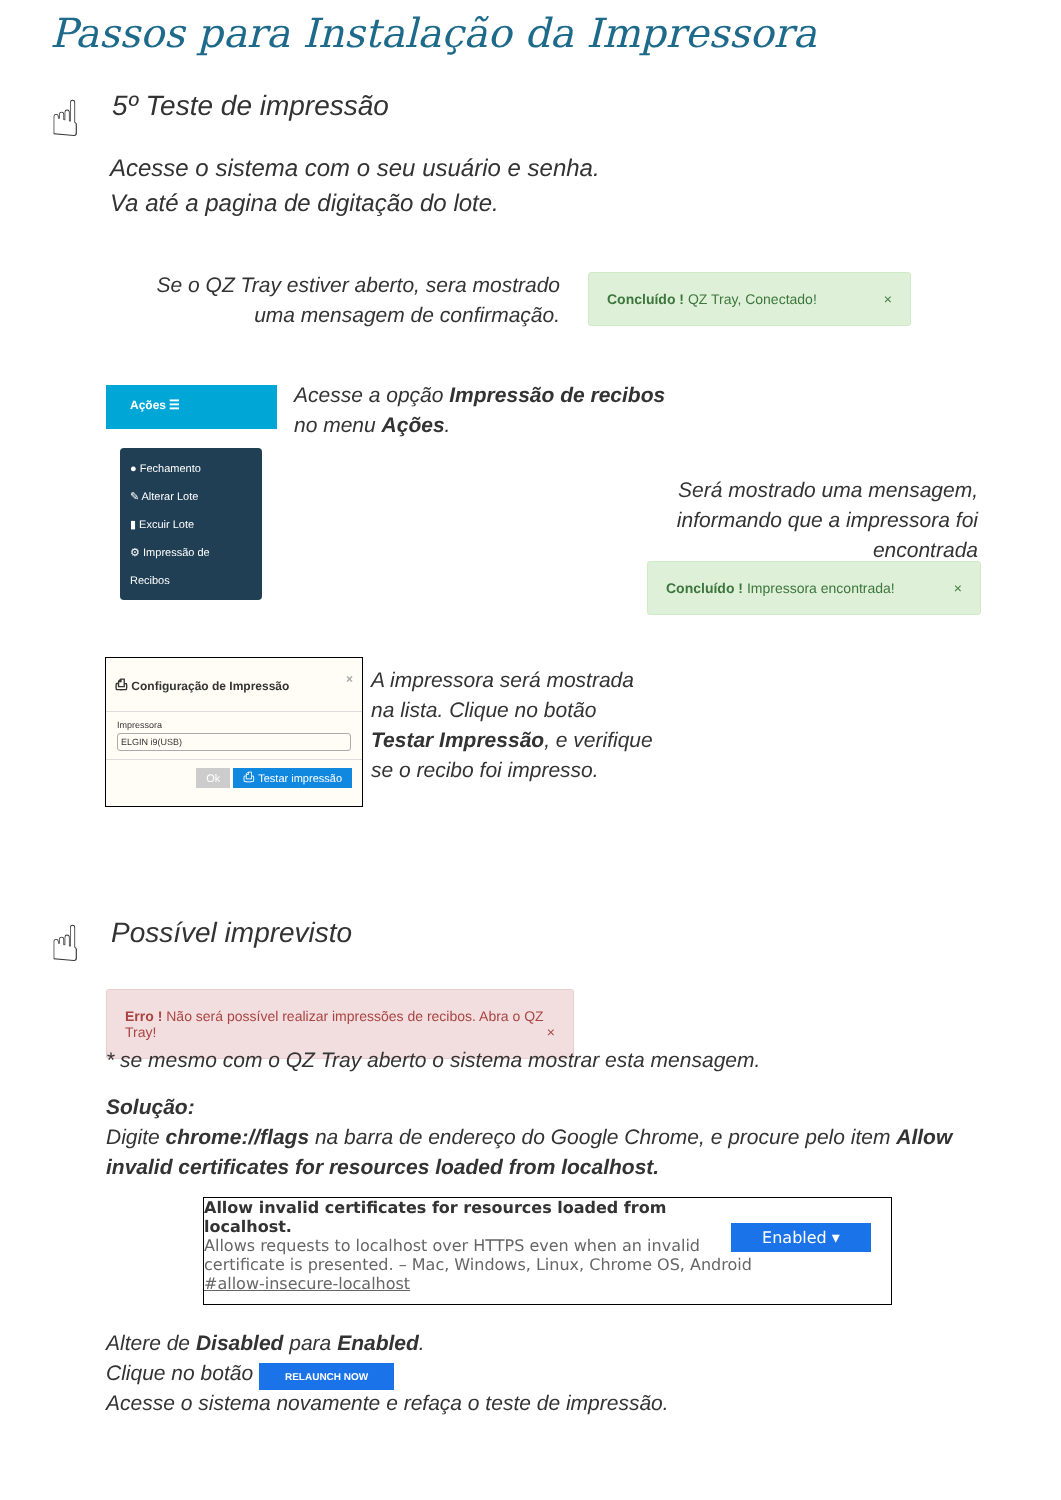Passos para Instalação da Impressora
☝ 5º Teste de impressão
Acesse o sistema com o seu usuário e senha.
Va até a pagina de digitação do lote.
Se o QZ Tray estiver aberto, sera mostrado uma mensagem de confirmação.
Concluído ! QZ Tray, Conectado! ×
Ações ☰
● Fechamento
✎ Alterar Lote
▮ Excuir Lote
⚙ Impressão de Recibos
Acesse a opção Impressão de recibos
no menu Ações.
Será mostrado uma mensagem, informando que a impressora foi encontrada
Concluído ! Impressora encontrada! ×
⎙ Configuração de Impressão ×
Impressora
ELGIN i9(USB)
Ok ⎙ Testar impressão
A impressora será mostrada
na lista. Clique no botão
Testar Impressão, e verifique
se o recibo foi impresso.
☝ Possível imprevisto
Erro ! Não será possível realizar impressões de recibos. Abra o QZ Tray! ×
* se mesmo com o QZ Tray aberto o sistema mostrar esta mensagem.
Solução:
Digite chrome://flags na barra de endereço do Google Chrome, e procure pelo item Allow invalid certificates for resources loaded from localhost.
Enabled ▾
Allow invalid certificates for resources loaded from localhost.
Allows requests to localhost over HTTPS even when an invalid certificate is presented. – Mac, Windows, Linux, Chrome OS, Android
#allow-insecure-localhost
Altere de Disabled para Enabled.
Clique no botão RELAUNCH NOW
Acesse o sistema novamente e refaça o teste de impressão.